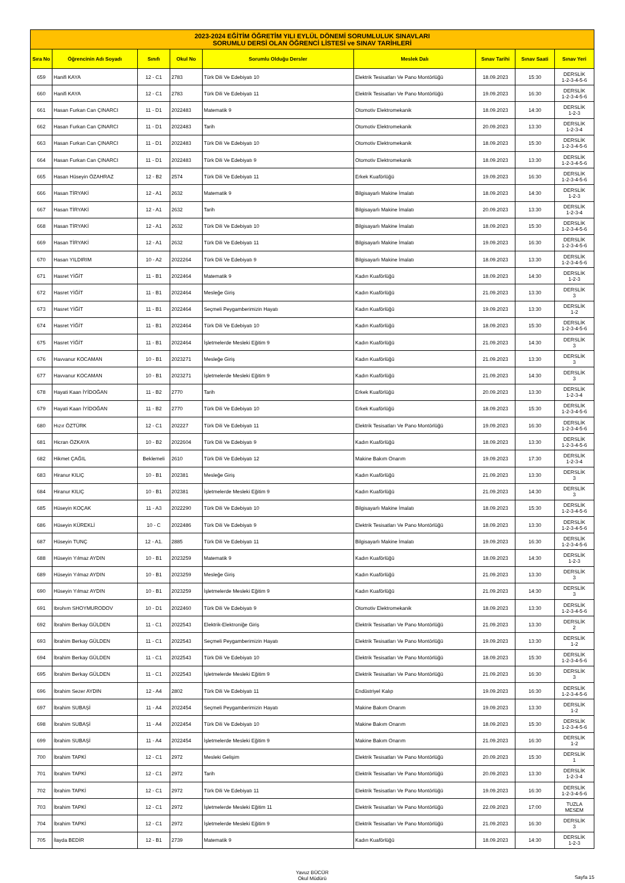| 2023-2024 EĞİTİM ÖĞRETİM YILI EYLÜL DÖNEMİ SORUMLULUK SINAVLARI SORUMLU DERSİ OLAN ÖĞRENCİ LİSTESİ ve SINAV TARİHLERİ | | | | | | | | |
| Sıra No | Öğrencinin Adı Soyadı | Sınıfı | Okul No | Sorumlu Olduğu Dersler | Meslek Dalı | Sınav Tarihi | Sınav Saati | Sınav Yeri |
| 659 | Hanifi KAYA | 12 - C1 | 2783 | Türk Dili Ve Edebiyatı 10 | Elektrik Tesisatları Ve Pano Montörlüğü | 18.09.2023 | 15:30 | DERSLİK 1-2-3-4-5-6 |
| 660 | Hanifi KAYA | 12 - C1 | 2783 | Türk Dili Ve Edebiyatı 11 | Elektrik Tesisatları Ve Pano Montörlüğü | 19.09.2023 | 16:30 | DERSLİK 1-2-3-4-5-6 |
| 661 | Hasan Furkan Can ÇINARCI | 11 - D1 | 2022483 | Matematik 9 | Otomotiv Elektromekanik | 18.09.2023 | 14:30 | DERSLİK 1-2-3 |
| 662 | Hasan Furkan Can ÇINARCI | 11 - D1 | 2022483 | Tarih | Otomotiv Elektromekanik | 20.09.2023 | 13:30 | DERSLİK 1-2-3-4 |
| 663 | Hasan Furkan Can ÇINARCI | 11 - D1 | 2022483 | Türk Dili Ve Edebiyatı 10 | Otomotiv Elektromekanik | 18.09.2023 | 15:30 | DERSLİK 1-2-3-4-5-6 |
| 664 | Hasan Furkan Can ÇINARCI | 11 - D1 | 2022483 | Türk Dili Ve Edebiyatı 9 | Otomotiv Elektromekanik | 18.09.2023 | 13:30 | DERSLİK 1-2-3-4-5-6 |
| 665 | Hasan Hüseyin ÖZAHRAZ | 12 - B2 | 2574 | Türk Dili Ve Edebiyatı 11 | Erkek Kuaförlüğü | 19.09.2023 | 16:30 | DERSLİK 1-2-3-4-5-6 |
| 666 | Hasan TİRYAKİ | 12 - A1 | 2632 | Matematik 9 | Bilgisayarlı Makine İmalatı | 18.09.2023 | 14:30 | DERSLİK 1-2-3 |
| 667 | Hasan TİRYAKİ | 12 - A1 | 2632 | Tarih | Bilgisayarlı Makine İmalatı | 20.09.2023 | 13:30 | DERSLİK 1-2-3-4 |
| 668 | Hasan TİRYAKİ | 12 - A1 | 2632 | Türk Dili Ve Edebiyatı 10 | Bilgisayarlı Makine İmalatı | 18.09.2023 | 15:30 | DERSLİK 1-2-3-4-5-6 |
| 669 | Hasan TİRYAKİ | 12 - A1 | 2632 | Türk Dili Ve Edebiyatı 11 | Bilgisayarlı Makine İmalatı | 19.09.2023 | 16:30 | DERSLİK 1-2-3-4-5-6 |
| 670 | Hasan YILDIRIM | 10 - A2 | 2022264 | Türk Dili Ve Edebiyatı 9 | Bilgisayarlı Makine İmalatı | 18.09.2023 | 13:30 | DERSLİK 1-2-3-4-5-6 |
| 671 | Hasret YİĞİT | 11 - B1 | 2022464 | Matematik 9 | Kadın Kuaförlüğü | 18.09.2023 | 14:30 | DERSLİK 1-2-3 |
| 672 | Hasret YİĞİT | 11 - B1 | 2022464 | Mesleğe Giriş | Kadın Kuaförlüğü | 21.09.2023 | 13:30 | DERSLİK 3 |
| 673 | Hasret YİĞİT | 11 - B1 | 2022464 | Seçmeli Peygamberimizin Hayatı | Kadın Kuaförlüğü | 19.09.2023 | 13:30 | DERSLİK 1-2 |
| 674 | Hasret YİĞİT | 11 - B1 | 2022464 | Türk Dili Ve Edebiyatı 10 | Kadın Kuaförlüğü | 18.09.2023 | 15:30 | DERSLİK 1-2-3-4-5-6 |
| 675 | Hasret YİĞİT | 11 - B1 | 2022464 | İşletmelerde Mesleki Eğitim 9 | Kadın Kuaförlüğü | 21.09.2023 | 14:30 | DERSLİK 3 |
| 676 | Havvanur KOCAMAN | 10 - B1 | 2023271 | Mesleğe Giriş | Kadın Kuaförlüğü | 21.09.2023 | 13:30 | DERSLİK 3 |
| 677 | Havvanur KOCAMAN | 10 - B1 | 2023271 | İşletmelerde Mesleki Eğitim 9 | Kadın Kuaförlüğü | 21.09.2023 | 14:30 | DERSLİK 3 |
| 678 | Hayati Kaan İYİDOĞAN | 11 - B2 | 2770 | Tarih | Erkek Kuaförlüğü | 20.09.2023 | 13:30 | DERSLİK 1-2-3-4 |
| 679 | Hayati Kaan İYİDOĞAN | 11 - B2 | 2770 | Türk Dili Ve Edebiyatı 10 | Erkek Kuaförlüğü | 18.09.2023 | 15:30 | DERSLİK 1-2-3-4-5-6 |
| 680 | Hızır ÖZTÜRK | 12 - C1 | 202227 | Türk Dili Ve Edebiyatı 11 | Elektrik Tesisatları Ve Pano Montörlüğü | 19.09.2023 | 16:30 | DERSLİK 1-2-3-4-5-6 |
| 681 | Hicran ÖZKAYA | 10 - B2 | 2022604 | Türk Dili Ve Edebiyatı 9 | Kadın Kuaförlüğü | 18.09.2023 | 13:30 | DERSLİK 1-2-3-4-5-6 |
| 682 | Hikmet ÇAĞIL | Beklemeli | 2610 | Türk Dili Ve Edebiyatı 12 | Makine Bakım Onarım | 19.09.2023 | 17:30 | DERSLİK 1-2-3-4 |
| 683 | Hiranur KILIÇ | 10 - B1 | 202381 | Mesleğe Giriş | Kadın Kuaförlüğü | 21.09.2023 | 13:30 | DERSLİK 3 |
| 684 | Hiranur KILIÇ | 10 - B1 | 202381 | İşletmelerde Mesleki Eğitim 9 | Kadın Kuaförlüğü | 21.09.2023 | 14:30 | DERSLİK 3 |
| 685 | Hüseyin KOÇAK | 11 - A3 | 2022290 | Türk Dili Ve Edebiyatı 10 | Bilgisayarlı Makine İmalatı | 18.09.2023 | 15:30 | DERSLİK 1-2-3-4-5-6 |
| 686 | Hüseyin KÜREKLİ | 10 - C | 2022486 | Türk Dili Ve Edebiyatı 9 | Elektrik Tesisatları Ve Pano Montörlüğü | 18.09.2023 | 13:30 | DERSLİK 1-2-3-4-5-6 |
| 687 | Hüseyin TUNÇ | 12 - A1. | 2885 | Türk Dili Ve Edebiyatı 11 | Bilgisayarlı Makine İmalatı | 19.09.2023 | 16:30 | DERSLİK 1-2-3-4-5-6 |
| 688 | Hüseyin Yılmaz AYDIN | 10 - B1 | 2023259 | Matematik 9 | Kadın Kuaförlüğü | 18.09.2023 | 14:30 | DERSLİK 1-2-3 |
| 689 | Hüseyin Yılmaz AYDIN | 10 - B1 | 2023259 | Mesleğe Giriş | Kadın Kuaförlüğü | 21.09.2023 | 13:30 | DERSLİK 3 |
| 690 | Hüseyin Yılmaz AYDIN | 10 - B1 | 2023259 | İşletmelerde Mesleki Eğitim 9 | Kadın Kuaförlüğü | 21.09.2023 | 14:30 | DERSLİK 3 |
| 691 | Ibrohım SHOYMURODOV | 10 - D1 | 2022460 | Türk Dili Ve Edebiyatı 9 | Otomotiv Elektromekanik | 18.09.2023 | 13:30 | DERSLİK 1-2-3-4-5-6 |
| 692 | İbrahim Berkay GÜLDEN | 11 - C1 | 2022543 | Elektrik-Elektroniğe Giriş | Elektrik Tesisatları Ve Pano Montörlüğü | 21.09.2023 | 13:30 | DERSLİK 2 |
| 693 | İbrahim Berkay GÜLDEN | 11 - C1 | 2022543 | Seçmeli Peygamberimizin Hayatı | Elektrik Tesisatları Ve Pano Montörlüğü | 19.09.2023 | 13:30 | DERSLİK 1-2 |
| 694 | İbrahim Berkay GÜLDEN | 11 - C1 | 2022543 | Türk Dili Ve Edebiyatı 10 | Elektrik Tesisatları Ve Pano Montörlüğü | 18.09.2023 | 15:30 | DERSLİK 1-2-3-4-5-6 |
| 695 | İbrahim Berkay GÜLDEN | 11 - C1 | 2022543 | İşletmelerde Mesleki Eğitim 9 | Elektrik Tesisatları Ve Pano Montörlüğü | 21.09.2023 | 16:30 | DERSLİK 3 |
| 696 | İbrahim Sezer AYDIN | 12 - A4 | 2802 | Türk Dili Ve Edebiyatı 11 | Endüstriyel Kalıp | 19.09.2023 | 16:30 | DERSLİK 1-2-3-4-5-6 |
| 697 | İbrahim SUBAŞİ | 11 - A4 | 2022454 | Seçmeli Peygamberimizin Hayatı | Makine Bakım Onarım | 19.09.2023 | 13:30 | DERSLİK 1-2 |
| 698 | İbrahim SUBAŞİ | 11 - A4 | 2022454 | Türk Dili Ve Edebiyatı 10 | Makine Bakım Onarım | 18.09.2023 | 15:30 | DERSLİK 1-2-3-4-5-6 |
| 699 | İbrahim SUBAŞİ | 11 - A4 | 2022454 | İşletmelerde Mesleki Eğitim 9 | Makine Bakım Onarım | 21.09.2023 | 16:30 | DERSLİK 1-2 |
| 700 | İbrahim TAPKİ | 12 - C1 | 2972 | Mesleki Gelişim | Elektrik Tesisatları Ve Pano Montörlüğü | 20.09.2023 | 15:30 | DERSLİK 1 |
| 701 | İbrahim TAPKİ | 12 - C1 | 2972 | Tarih | Elektrik Tesisatları Ve Pano Montörlüğü | 20.09.2023 | 13:30 | DERSLİK 1-2-3-4 |
| 702 | İbrahim TAPKİ | 12 - C1 | 2972 | Türk Dili Ve Edebiyatı 11 | Elektrik Tesisatları Ve Pano Montörlüğü | 19.09.2023 | 16:30 | DERSLİK 1-2-3-4-5-6 |
| 703 | İbrahim TAPKİ | 12 - C1 | 2972 | İşletmelerde Mesleki Eğitim 11 | Elektrik Tesisatları Ve Pano Montörlüğü | 22.09.2023 | 17:00 | TUZLA MESEM |
| 704 | İbrahim TAPKİ | 12 - C1 | 2972 | İşletmelerde Mesleki Eğitim 9 | Elektrik Tesisatları Ve Pano Montörlüğü | 21.09.2023 | 16:30 | DERSLİK 3 |
| 705 | İlayda BEDİR | 12 - B1 | 2739 | Matematik 9 | Kadın Kuaförlüğü | 18.09.2023 | 14:30 | DERSLİK 1-2-3 |
Yavuz BÜCÜR
Okul Müdürü Sayfa 15